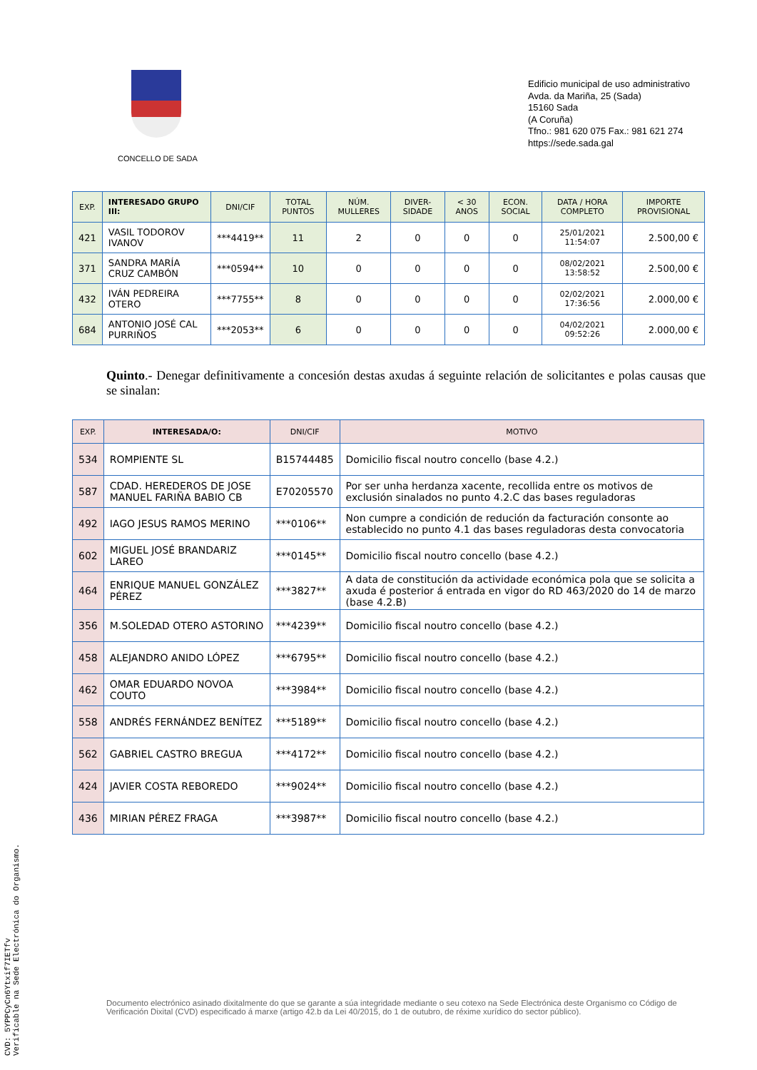CONCELLO DE SADA
Edificio municipal de uso administrativo
Avda. da Mariña, 25 (Sada)
15160 Sada
(A Coruña)
Tfno.: 981 620 075 Fax.: 981 621 274
https://sede.sada.gal
| EXP. | INTERESADO GRUPO III: | DNI/CIF | TOTAL PUNTOS | NÚM. MULLERES | DIVER-SIDADE | < 30 ANOS | ECON. SOCIAL | DATA / HORA COMPLETO | IMPORTE PROVISIONAL |
| --- | --- | --- | --- | --- | --- | --- | --- | --- | --- |
| 421 | VASIL TODOROV IVANOV | ***4419** | 11 | 2 | 0 | 0 | 0 | 25/01/2021 11:54:07 | 2.500,00 € |
| 371 | SANDRA MARÍA CRUZ CAMBÓN | ***0594** | 10 | 0 | 0 | 0 | 0 | 08/02/2021 13:58:52 | 2.500,00 € |
| 432 | IVÁN PEDREIRA OTERO | ***7755** | 8 | 0 | 0 | 0 | 0 | 02/02/2021 17:36:56 | 2.000,00 € |
| 684 | ANTONIO JOSÉ CAL PURRIÑOS | ***2053** | 6 | 0 | 0 | 0 | 0 | 04/02/2021 09:52:26 | 2.000,00 € |
Quinto.- Denegar definitivamente a concesión destas axudas á seguinte relación de solicitantes e polas causas que se sinalan:
| EXP. | INTERESADA/O: | DNI/CIF | MOTIVO |
| --- | --- | --- | --- |
| 534 | ROMPIENTE SL | B15744485 | Domicilio fiscal noutro concello (base 4.2.) |
| 587 | CDAD. HEREDEROS DE JOSE MANUEL FARIÑA BABIO CB | E70205570 | Por ser unha herdanza xacente, recollida entre os motivos de exclusión sinalados no punto 4.2.C das bases reguladoras |
| 492 | IAGO JESUS RAMOS MERINO | ***0106** | Non cumpre a condición de redución da facturación consonte ao establecido no punto 4.1 das bases reguladoras desta convocatoria |
| 602 | MIGUEL JOSÉ BRANDARIZ LAREO | ***0145** | Domicilio fiscal noutro concello (base 4.2.) |
| 464 | ENRIQUE MANUEL GONZÁLEZ PÉREZ | ***3827** | A data de constitución da actividade económica pola que se solicita a axuda é posterior á entrada en vigor do RD 463/2020 do 14 de marzo (base 4.2.B) |
| 356 | M.SOLEDAD OTERO ASTORINO | ***4239** | Domicilio fiscal noutro concello (base 4.2.) |
| 458 | ALEJANDRO ANIDO LÓPEZ | ***6795** | Domicilio fiscal noutro concello (base 4.2.) |
| 462 | OMAR EDUARDO NOVOA COUTO | ***3984** | Domicilio fiscal noutro concello (base 4.2.) |
| 558 | ANDRÉS FERNÁNDEZ BENÍTEZ | ***5189** | Domicilio fiscal noutro concello (base 4.2.) |
| 562 | GABRIEL CASTRO BREGUA | ***4172** | Domicilio fiscal noutro concello (base 4.2.) |
| 424 | JAVIER COSTA REBOREDO | ***9024** | Domicilio fiscal noutro concello (base 4.2.) |
| 436 | MIRIAN PÉREZ FRAGA | ***3987** | Domicilio fiscal noutro concello (base 4.2.) |
Documento electrónico asinado dixitalmente do que se garante a súa integridade mediante o seu cotexo na Sede Electrónica deste Organismo co Código de Verificación Dixital (CVD) especificado á marxe (artigo 42.b da Lei 40/2015, do 1 de outubro, de réxime xurídico do sector público).
CVD: 5YPPCyCn6Ytxif7IETfv
Verificable na Sede Electrónica do Organismo.